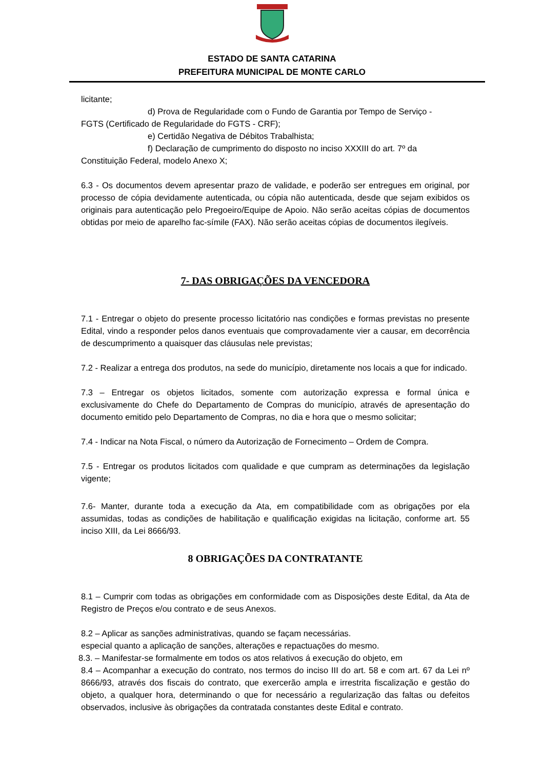ESTADO DE SANTA CATARINA
PREFEITURA MUNICIPAL DE MONTE CARLO
licitante;
d) Prova de Regularidade com o Fundo de Garantia por Tempo de Serviço -
FGTS (Certificado de Regularidade do FGTS - CRF);
e) Certidão Negativa de Débitos Trabalhista;
f) Declaração de cumprimento do disposto no inciso XXXIII do art. 7º da
Constituição Federal, modelo Anexo X;
6.3 - Os documentos devem apresentar prazo de validade, e poderão ser entregues em original, por processo de cópia devidamente autenticada, ou cópia não autenticada, desde que sejam exibidos os originais para autenticação pelo Pregoeiro/Equipe de Apoio. Não serão aceitas cópias de documentos obtidas por meio de aparelho fac-símile (FAX). Não serão aceitas cópias de documentos ilegíveis.
7- DAS OBRIGAÇÕES DA VENCEDORA
7.1 - Entregar o objeto do presente processo licitatório nas condições e formas previstas no presente Edital, vindo a responder pelos danos eventuais que comprovadamente vier a causar, em decorrência de descumprimento a quaisquer das cláusulas nele previstas;
7.2 - Realizar a entrega dos produtos, na sede do município, diretamente nos locais a que for indicado.
7.3 – Entregar os objetos licitados, somente com autorização expressa e formal única e exclusivamente do Chefe do Departamento de Compras do município, através de apresentação do documento emitido pelo Departamento de Compras, no dia e hora que o mesmo solicitar;
7.4 - Indicar na Nota Fiscal, o número da Autorização de Fornecimento – Ordem de Compra.
7.5 - Entregar os produtos licitados com qualidade e que cumpram as determinações da legislação vigente;
7.6- Manter, durante toda a execução da Ata, em compatibilidade com as obrigações por ela assumidas, todas as condições de habilitação e qualificação exigidas na licitação, conforme art. 55 inciso XIII, da Lei 8666/93.
8 OBRIGAÇÕES DA CONTRATANTE
8.1 – Cumprir com todas as obrigações em conformidade com as Disposições deste Edital, da Ata de Registro de Preços e/ou contrato e de seus Anexos.
8.2 – Aplicar as sanções administrativas, quando se façam necessárias.
especial quanto a aplicação de sanções, alterações e repactuações do mesmo.
8.3. – Manifestar-se formalmente em todos os atos relativos á execução do objeto, em
8.4 – Acompanhar a execução do contrato, nos termos do inciso III do art. 58 e com art. 67 da Lei nº 8666/93, através dos fiscais do contrato, que exercerão ampla e irrestrita fiscalização e gestão do objeto, a qualquer hora, determinando o que for necessário a regularização das faltas ou defeitos observados, inclusive às obrigações da contratada constantes deste Edital e contrato.